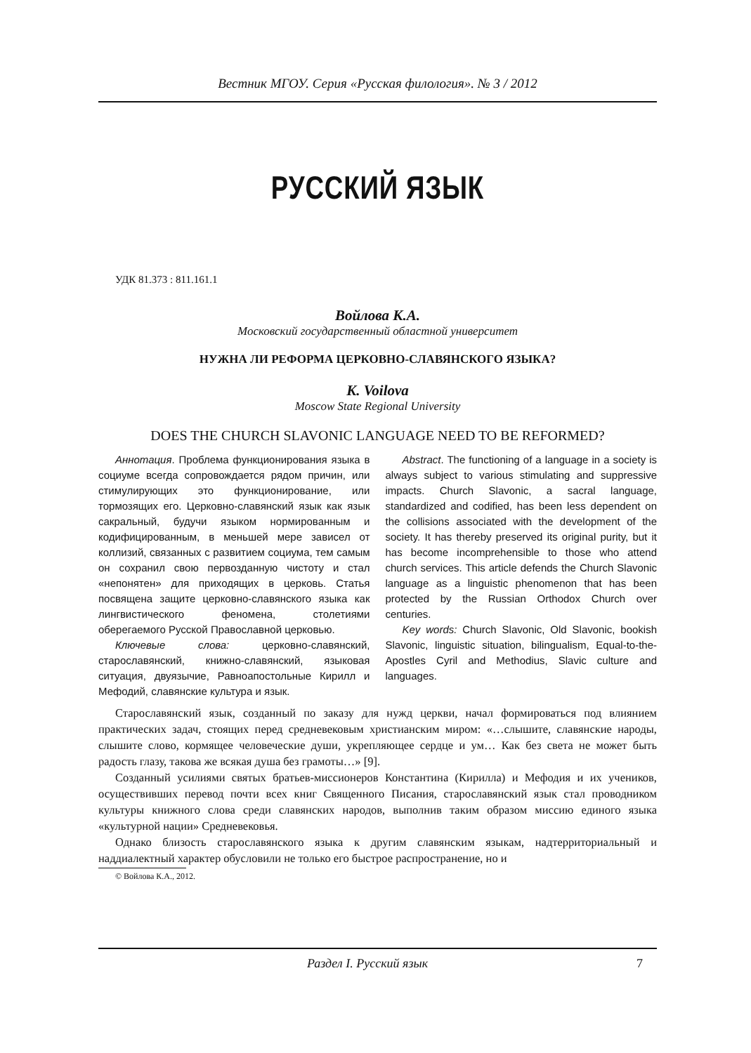Вестник МГОУ. Серия «Русская филология». № 3 / 2012
РУССКИЙ ЯЗЫК
УДК 81.373 : 811.161.1
Войлова К.А.
Московский государственный областной университет
НУЖНА ЛИ РЕФОРМА ЦЕРКОВНО-СЛАВЯНСКОГО ЯЗЫКА?
K. Voilova
Moscow State Regional University
DOES THE CHURCH SLAVONIC LANGUAGE NEED TO BE REFORMED?
Аннотация. Проблема функционирования языка в социуме всегда сопровождается рядом причин, или стимулирующих это функционирование, или тормозящих его. Церковно-славянский язык как язык сакральный, будучи языком нормированным и кодифицированным, в меньшей мере зависел от коллизий, связанных с развитием социума, тем самым он сохранил свою первозданную чистоту и стал «непонятен» для приходящих в церковь. Статья посвящена защите церковно-славянского языка как лингвистического феномена, столетиями оберегаемого Русской Православной церковью.
Ключевые слова: церковно-славянский, старославянский, книжно-славянский, языковая ситуация, двуязычие, Равноапостольные Кирилл и Мефодий, славянские культура и язык.
Abstract. The functioning of a language in a society is always subject to various stimulating and suppressive impacts. Church Slavonic, a sacral language, standardized and codified, has been less dependent on the collisions associated with the development of the society. It has thereby preserved its original purity, but it has become incomprehensible to those who attend church services. This article defends the Church Slavonic language as a linguistic phenomenon that has been protected by the Russian Orthodox Church over centuries.
Key words: Church Slavonic, Old Slavonic, bookish Slavonic, linguistic situation, bilingualism, Equal-to-the-Apostles Cyril and Methodius, Slavic culture and languages.
Старославянский язык, созданный по заказу для нужд церкви, начал формироваться под влиянием практических задач, стоящих перед средневековым христианским миром: «…слышите, славянские народы, слышите слово, кормящее человеческие души, укрепляющее сердце и ум… Как без света не может быть радость глазу, такова же всякая душа без грамоты…» [9].
Созданный усилиями святых братьев-миссионеров Константина (Кирилла) и Мефодия и их учеников, осуществивших перевод почти всех книг Священного Писания, старославянский язык стал проводником культуры книжного слова среди славянских народов, выполнив таким образом миссию единого языка «культурной нации» Средневековья.
Однако близость старославянского языка к другим славянским языкам, надтерриториальный и наддиалектный характер обусловили не только его быстрое распространение, но и
© Войлова К.А., 2012.
Раздел I. Русский язык 7